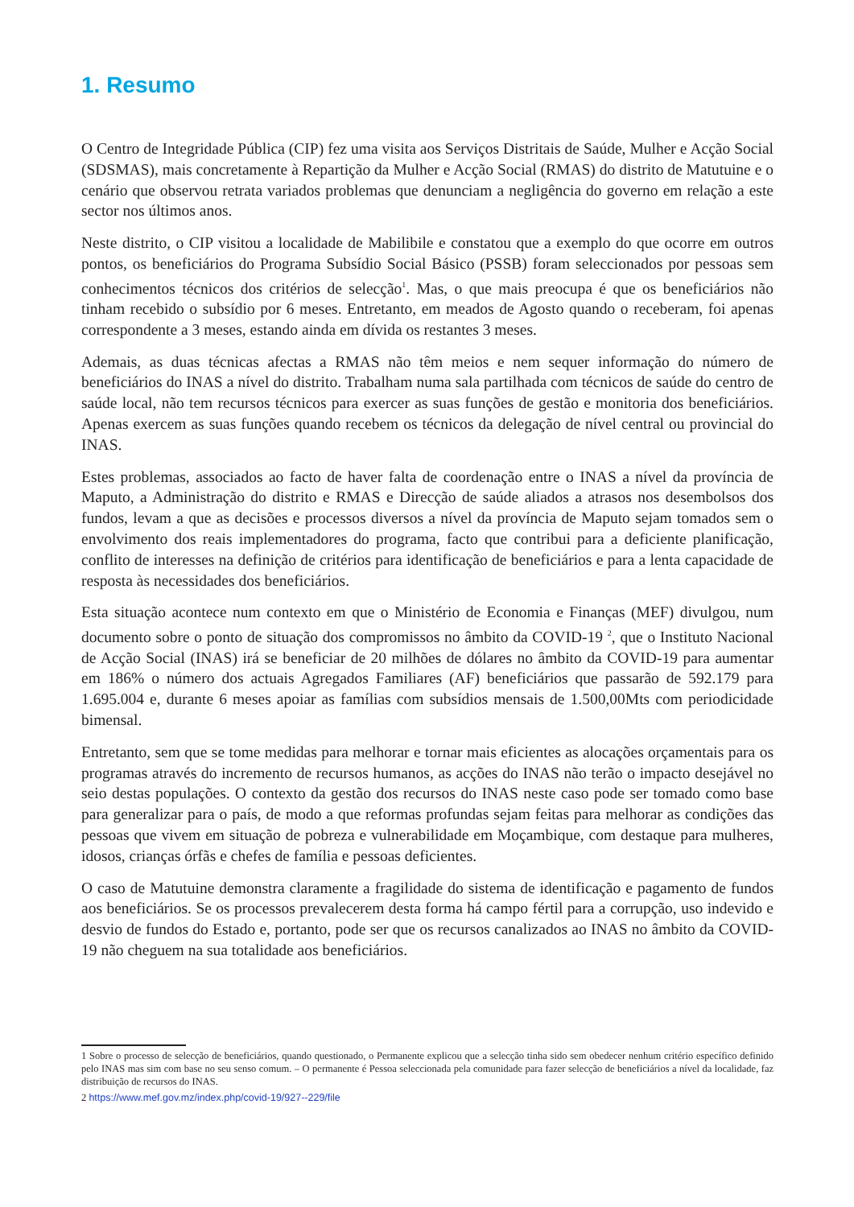1. Resumo
O Centro de Integridade Pública (CIP) fez uma visita aos Serviços Distritais de Saúde, Mulher e Acção Social (SDSMAS), mais concretamente à Repartição da Mulher e Acção Social (RMAS) do distrito de Matutuine e o cenário que observou retrata variados problemas que denunciam a negligência do governo em relação a este sector nos últimos anos.
Neste distrito, o CIP visitou a localidade de Mabilibile e constatou que a exemplo do que ocorre em outros pontos, os beneficiários do Programa Subsídio Social Básico (PSSB) foram seleccionados por pessoas sem conhecimentos técnicos dos critérios de selecção<sup>1</sup>. Mas, o que mais preocupa é que os beneficiários não tinham recebido o subsídio por 6 meses. Entretanto, em meados de Agosto quando o receberam, foi apenas correspondente a 3 meses, estando ainda em dívida os restantes 3 meses.
Ademais, as duas técnicas afectas a RMAS não têm meios e nem sequer informação do número de beneficiários do INAS a nível do distrito. Trabalham numa sala partilhada com técnicos de saúde do centro de saúde local, não tem recursos técnicos para exercer as suas funções de gestão e monitoria dos beneficiários. Apenas exercem as suas funções quando recebem os técnicos da delegação de nível central ou provincial do INAS.
Estes problemas, associados ao facto de haver falta de coordenação entre o INAS a nível da província de Maputo, a Administração do distrito e RMAS e Direcção de saúde aliados a atrasos nos desembolsos dos fundos, levam a que as decisões e processos diversos a nível da província de Maputo sejam tomados sem o envolvimento dos reais implementadores do programa, facto que contribui para a deficiente planificação, conflito de interesses na definição de critérios para identificação de beneficiários e para a lenta capacidade de resposta às necessidades dos beneficiários.
Esta situação acontece num contexto em que o Ministério de Economia e Finanças (MEF) divulgou, num documento sobre o ponto de situação dos compromissos no âmbito da COVID-19 <sup>2</sup>, que o Instituto Nacional de Acção Social (INAS) irá se beneficiar de 20 milhões de dólares no âmbito da COVID-19 para aumentar em 186% o número dos actuais Agregados Familiares (AF) beneficiários que passarão de 592.179 para 1.695.004 e, durante 6 meses apoiar as famílias com subsídios mensais de 1.500,00Mts com periodicidade bimensal.
Entretanto, sem que se tome medidas para melhorar e tornar mais eficientes as alocações orçamentais para os programas através do incremento de recursos humanos, as acções do INAS não terão o impacto desejável no seio destas populações. O contexto da gestão dos recursos do INAS neste caso pode ser tomado como base para generalizar para o país, de modo a que reformas profundas sejam feitas para melhorar as condições das pessoas que vivem em situação de pobreza e vulnerabilidade em Moçambique, com destaque para mulheres, idosos, crianças órfãs e chefes de família e pessoas deficientes.
O caso de Matutuine demonstra claramente a fragilidade do sistema de identificação e pagamento de fundos aos beneficiários. Se os processos prevalecerem desta forma há campo fértil para a corrupção, uso indevido e desvio de fundos do Estado e, portanto, pode ser que os recursos canalizados ao INAS no âmbito da COVID-19 não cheguem na sua totalidade aos beneficiários.
1 Sobre o processo de selecção de beneficiários, quando questionado, o Permanente explicou que a selecção tinha sido sem obedecer nenhum critério específico definido pelo INAS mas sim com base no seu senso comum. – O permanente é Pessoa seleccionada pela comunidade para fazer selecção de beneficiários a nível da localidade, faz distribuição de recursos do INAS.
2 https://www.mef.gov.mz/index.php/covid-19/927--229/file